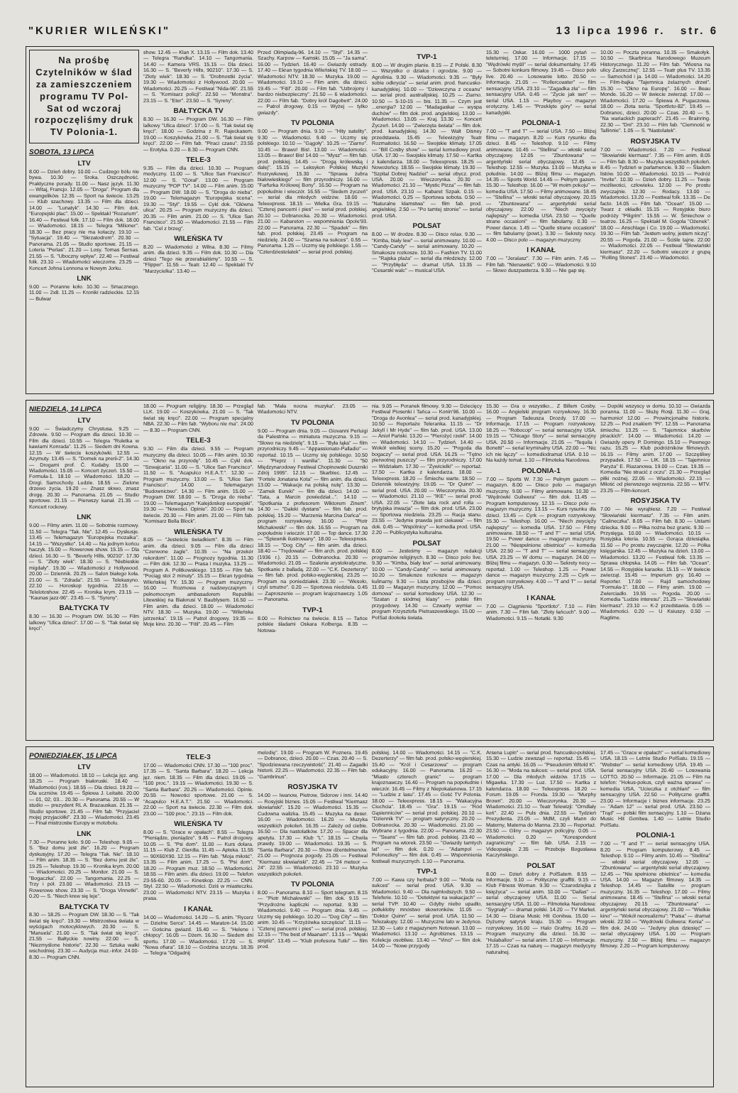"KURIER WILEŃSKI" 13 lipca 1996 r. str. 6
Na prośbę Czytelników w ślad za zamieszczeniem programu TV Pol-Sat od wczoraj rozpoczęliśmy druk TV Polonia-1.
SOBOTA, 13 LIPCA
LTV
8.00 — Dzień dobry. 10.00 — Cudzego bólu nie bywa. 10.30 — Sroka. Oszczędność. Praktyczne porady. 11.00 — Nasz język. 11.30 — Witaj, Francjo. 12.05 — "Droga". Program dla ewangelików. 12.35 — Sport na świecie. 13.25 — Klub szachowy. 13.35 — Film dla dzieci. 14.00 — "Lunatyk". 14.30 — Film dok. "Europejski plac". 15.00 — Spektakl "Rozarium". 16.40 — Festiwal folk. 17.10 — Film dok. 18.00 — Wiadomości. 18.15 — Telegra "Milioner". 18.30 — Bez pracy nie ma kołaczy. 19.10 — "Sytuacja". 19.40 — "Skrzatodrom". 20.30 — Panorama. 21.05 — Studio sportowe. 21.15 — Loteria "Perlas". 21.20 — Losy. Tomas Šernas. 21.55 — S. "Uboczny wpływ". 22.40 — Festiwal folk. 23.10 — Wiadomości wieczorne. 23.25 — Koncert Johna Lennona w Nowym Jorku.
LNK
9.00 — Poranne koło. 10.30 — Smacznego. 11.00 — 2x8. 11.25 — Kroniki radzieckie. 12.15 — Bulwar
show. 12.45 — Klan X. 13.15 — Film dok. 13.40 — Telegra "Randka". 14.10 — Tangomania. 14.40 — Kamera VRS. 15.15 — Dla dzieci. 16.30 — S. "Beverly Hills, 90210". 17.30 — S. "Złoty wiek". 18.30 — S. "Drobnostki życia". 19.30 — Wiadomości z Hollywood. 20.00 — Wiadomości. 20.25 — Festiwal "Nida-96". 21.55 — S. "Komisarz policji". 22.50 — "Monstra". 23.15 — S. "Eter". 23.50 — S. "Syreny".
BAŁTYCKA TV
8.30 — 16.30 — Program DW. 16.30 — Film lalkowy "Ulica dzieci". 17.00 — S. "Tak świat się kręci". 18.00 — Godzina z R. Rajeckasem. 19.00 — Koszykówka. 21.00 — S. "Tak świat się kręci". 22.00 — Film fab. "Piraci czasu". 23.55 — Erotyka. 0.20 — 8.30 — Program CNN.
TELE-3
9.35 — Film dla dzieci. 10.30 — Program medyczny. 11.00 — S. "Ulice San Francisco". 12.00 — S. "Górał". 13.00 — Program muzyczny "POP TV". 14.00 — Film anim. 15.00 — Program DW. 18.00 — S. "Droga do nieba". 19.00 — Telemagazyn "Europejska scena". 19.30 — "Styl". 19.55 — Cykl dok. "Główna ulica". 20.25 — Program muzyczny dla dzieci. 20.35 — Film anim. 21.00 — S. "Ulice San Francisco". 21.50 — Wiadomości. 21.55 — Film fab. "Cel z brzeg".
WILEŃSKA TV
8.20 — Wiadomości z Wilna. 8.30 — Filmy anim. dla dzieci. 9.35 — Film dok. 10.30 — Dla dzieci "Tego nie przerabialiśmy". 10.55 — S. "Flipper". 11.55 — Teatr. 12.40 — Spektakl TV "Marzycielka". 13.40 —
Przed Olimpiadą-96. 14.10 — "Styl". 14.35 — Szachy. Karpow — Kamski. 15.05 — "Ja sama". 16.00 — Tydzień. 16.40 — Gwiazdy estrady. 17.40 — Ekran tygodnia Wileńskiej TV. 18.00 — Wiadomości NTV. 18.30 — Muzyka. 19.00 — Wiadomości. 19.10 — Film anim. dla dzieci. 19.45 — "Fitil". 20.00 — Film fab. "Uzbrojony i bardzo niebezpieczny". 21.50 — 6 wiadomości. 22.00 — Film fab. "Dobry król Dagobert". 24.00 — Patrol drogowy. 0.15 — Wyżej — tylko gwiazdy".
TV POLONIA
9.00 — Program dnia. 9.10 — "Hity satelity". 9.30 — Wiadomości. 9.40 — Uczmy się polskiego. 10.10 — "Gągoły". 10.25 — "Ziarno". 10.45 — Brawo! Bis!. 13.00 — Wiadomości. 13.05 — Brawo! Bis! 14.00 — "Mysz" — film fab. prod. polskiej. 14.45 — "Drogą królewską i dalej". 15.15 — Leksykon Polskiej Muzyki Rozrywkowej. 15.30 — "Sprawa żubra białowieskiego" — film przyrodniczy. 16.00 — "Farfurka Królowej Bony". 16.50 — Program na popołudnie i wieczór. 16.55 — "Siedem życzeń" — serial dla młodych widzów. 18.00 — Teleexpress. 18.15 — Wielka Gra. 19.15 — "Czterej pancerni i pies" — serial prod. polskiej. 20.10 — Dobranocka. 20.30 — Wiadomości. 21.00 — Kabareton — wspomnienia Opole'93. 22.00 — Panorama. 22.30 — "Spadek" — film fab. prod. polskiej. 23.45 — Program na niedzielę. 24.00 — "Szansa na sukces". 0.55 — Panorama. 1.25 — Uczmy się polskiego. 1.55 — "Czterdziestolatek" — serial prod. polskiej.
TVP-1
8.00 — W drugim planie. 8.15 — Z Polski. 8.30 — Wszystko o działce i ogrodzie. 9.00 — Agrolinia. 9.30 — Wiadomości. 9.35 — "Były sobie odkrycia" — serial anim. prod. francusko-kanadyjskiej. 10.00 — "Dziewczyna z oceanu" — serial prod. australijskiej. 10.25 — Ziarno. 10.50 — 5-10-15 — bis. 11.35 — Czym jest ...energia? 12.00 — "Madagaskar — wyspa duchów" — film dok. prod. angielskiej. 13.00 — Wiadomości. 13.05 — Kraj. 13.30 — Koncert Życzeń. 14.00 — "Zwierzęta świata" — film dok. prod. kanadyjskiej. 14.30 — Walt Disney przedstawia. 15.45 — Telewizyjny Teatr Rozmaitości. 16.50 — Swojskie klimaty. 17.05 — "Bill Cosby show" — serial komediowy prod. USA. 17.30 — Swojskie klimaty. 17.50 — Kartka z kalendarza. 18.00 — Teleexpress. 18.25 — Nowożeńcy. 18.55 — Swojskie klimaty. 19.30 — "Szpital Dobrej Nadziei" — serial obycz. prod. USA. 20.00 — Wieczorynka. 20.30 — Wiadomości. 21.10 — "Mystic Pizza" — film fab. prod. USA. 23.10 — Kabaret Szpak. 0.15 — Wiadomości. 0.25 — Sportowa sobota. 0.50 — "Naturalne kłamstwa" — film fab. prod. angielskiej. 2.50 — "Po tamtej stronie" — serial prod. USA.
POLSAT
8.00 — W drodze. 8.30 — Disco relax. 9.30 — "Kimba, biały lew" — serial animowany. 10.00 — "Candy-Candy" — serial animowany. 10.20 — Smakosze rozkosze. 10.30 — Fashion TV. 11.00 — "Rajska plaża" — serial dla młodzieży. 12.00 — "Przybłęda" — dramat USA. 13.35 — "Cesarski walc" — musical USA.
15.30 — Oskar. 16.00 — 1000 pytań — teleturniej. 17.00 — Informacje. 17.15 — "Wędrówki myśli" — serial dokumentalny. 17.45 — Sobotni konkurs filmowy. 19.45 — Disco polo live. 20.40 — Losowanie lotto. 20.50 — Informacje. 21.05 — "Rollercoaster" — film sensacyjny USA. 23.10 — "Zagadka zła" — film sensacyjny USA. 0.45 — "Życie jak sen" — serial USA. 1.15 — Playboy — magazyn erotyczny. 1.45 — "Przeklęte góry" — serial kanadyjski.
POLONIA-1
7.00 — "T and T" — serial USA. 7.50 — Bliżej filmu — magazyn. 8.20 — Kurs rysunku dla dzieci. 8.45 — Teleshop. 9.10 — Filmy animowane. 10.45 — "Stellina" — włoski serial obyczajowy. 12.05 — "Zbuntowana" — argentyński serial obyczajowy. 12.45 — Teleshop. 12.55 — Muzyka. 13.00 — Muzyka w południe. 14.00 — Bliżej filmu — magazyn. 14.35 — Sports World. 14.45 — Pełnym gazem. 15.30 — Teleshop. 16.00 — "W moim pokoju" — komedia USA. 17.50 — Filmy animowane. 18.45 — "Stellina" — włoski serial obyczajowy. 20.15 — "Zbuntowana" — argentyński serial obyczajowy. 22.00 — "Niech zwycięży najlepszy" — komedia USA. 23.50 — "Quelle strane occasioni" — film fabularny. 0.30 — Power dance. 1.45 — "Quelle strane occasioni" — film fabularny (powt.). 3.30 — Sekrety nocy. 4.00 — Disco polo — magazyn muzyczny.
I KANAŁ
7.00 — "Jeralasz". 7.30 — Film anim. 7.45 — Film fab. "Nienawiść". 9.00 — Wiadomości. 9.10 — Słowo duszpasterza. 9.30 — Nie gap się.
10.00 — Poczta poranna. 10.35 — Smakołyk. 10.50 — Skarbnica Narodowego Muzeum Historycznego. 11.20 — Film fab. "Wiosna na ulicy Zarzecznej". 12.55 — Teatr plus TV. 13.35 — Samochód i ja. 14.00 — Wiadomości. 14.20 — Film-bajka "Tajemnica żelaznych drzwi". 15.30 — "Okno na Europę". 16.00 — Beau Monde. 16.20 — W świecie zwierząt. 17.00 — Wiadomości. 17.20 — Śpiewa A. Pugaczowa. 18.00 — Złota seria. "Sportloto-82". 19.45 — Dobranoc, dzieci. 20.00 — Czas. 20.40 — S. "Na wariackich papierach". 21.45 — Brainring. 22.30 — "Dni". 23.10 — Film fab. "Ciemność w Tallinnie". 1.05 — S. "Nastolatek".
ROSYJSKA TV
7.00 — Wiadomości. 7.20 — Festiwal "Słowiański kiermasz". 7.35 — Film anim. 8.05 — Film fab. 8.30 — Muzyka wszystkich pokoleń. 8.45 — Tydzień w parlamencie. 9.30 — Śladem listów. 10.00 — Wiadomości. 10.15 — Podróż "Invite". 10.30 — Dzień dobry. 11.25 — Twoje możliwości, człowieku. 12.00 — Po prostu zwyczajnie. 12.30 — Rodacy. 13.00 — Wiadomości. 13.20 — Festiwal folk. 13.35 — De facto. 14.05 — Film fab. "Ocean". 15.00 — Twarz z okładki. 15.15 — Rosyjskie biuro podróży "Piligrim". 15.55 — W. Śmiechow o teatrze. 16.25 — Spektakl M. Gogola "Ożenek". 18.00 — Anschlage i Co. 19.00 — Wiadomości. 19.30 — Film fab. "Jestem wolny, jestem niczyj". 20.55 — Pogoda. 21.00 — Ściśle tajne. 22.00 — Wiadomości. 22.05 — Festiwal "Słowiański kiermasz". 22.20 — Sobotni wieczór z grupą "Rolling Stones". 23.40 — Wiadomości.
NIEDZIELA, 14 LIPCA
LTV
9.00 — Świadczymy Chrystusa. 9.25 — Zdrowie. 9.50 — Program dla dzieci. 10.30 — Film dla dzieci. 10.55 — Telegra "Ruletka w kawiarni Konrada". 11.25 — Siedem dni Kowna. 12.15 — W świecie koszykówki. 12.55 — Azymuty. 13.45 — S. "Domek na prerii-2". 14.30 — Drogami prof. Č. Kudaby. 15.00 — Wiadomości. 15.05 — Koncert życzeń. 15.50 — Formuła-1. 18.10 — Wiadomości. 18.20 — Drogi. Samochody. Ludzie. 18.55 — Zielone drzewo życia. 19.20 — Znasz słowo, znasz drogę. 20.30 — Panorama. 21.05 — Studio sportowe. 21.15 — Pierwszy kanał. 21.35 — Koncert rockowy.
LNK
9.00 — Filmy anim. 11.00 — Sobotnie rozmowy. 11.50 — Telegra "Tak. Nie". 12.45 — Dyskusje. 13.45 — Telemagazyn "Europejska mozaika". 14.15 — "Wszystko". 14.40 — Na jednym końcu haczyk. 15.00 — Rowerowe show. 15.15 — Dla dzieci. 16.30 — S. "Beverly Hills, 90210". 17.30 — S. "Złoty wiek". 18.30 — S. "Niebieskie migdały". 19.30 — Wiadomości z Hollywood. 20.00 — Dziennik. 20.25 — Salon białego koła. 21.00 — S. "Zdrada". 21.55 — Telekasyno. 22.10 — Horoskop tygodnia. 22.15 — Telelotoshow. 22.45 — Kronika krym. 23.15 — "Kaunas jazz-96". 23.45 — S. "Syreny".
BAŁTYCKA TV
8.30 — 16.30 — Program DW. 16.30 — Film lalkowy "Ulica dzieci". 17.00 — S. "Tak świat się kręci".
18.00 — Program religijny. 18.30 — Przegląd LLK. 19.00 — Koszykówka. 21.00 — S. "Tak świat się kręci". 22.00 — Program specjalny NBA. 22.30 — Film fab. "Wyboru nie ma". 24.00 — 8.30 — Program CNN.
TELE-3
9.30 — Film dla dzieci. 9.55 — Program muzyczny dla dzieci. 10.05 — Film anim. 10.30 — "Okno na przyrodę". 10.45 — Cykl dok. "Szwajcaria". 11.00 — S. "Ulice San Francisco". 11.50 — S. "Acapulco H.E.A.T.". 12.30 — Program muzyczny. 13.00 — S. "Ulice San Francisco". 14.00 — Telemagazyn "Budownictwo". 14.30 — Film anim. 15.00 — Program DW. 18.00 — S. "Droga do nieba". 19.00 — Telemagazyn "Kalejdoskop europejski". 19.30 — "Nowości. Opinie". 20.00 — Sport na świecie. 20.30 — Film anim. 21.00 — Film fab. "Komisarz Bella Block".
WILEŃSKA TV
8.05 — "Jesteście świadkiem". 8.35 — Film anim. dla dzieci. 9.05 — Film dla dzieci "Czerwone żagle". 10.35 — "Na przekór rekordom". 11.00 — Prognozy tygodnia. 11.30 — Film dok. 12.30 — Prasa i muzyka. 13.25 — Program A. Politkowskiego. 13.55 — Film fab. "Pociąg stoi 2 minuty". 15.15 — Ekran tygodnia Wileńskiej TV. 15.30 — Program muzyczny. 16.00 — Rozmowa z nadzwyczajnym i pełnomocnym ambasadorem Republiki Litewskiej na Białorusi V. Baublysem. 16.50 — Film anim. dla dzieci. 18.00 — Wiadomości NTV. 18.30 — Muzyka. 19.00 — "Wileńska jutrzenka". 19.15 — Patrol drogowy. 19.35 — Moje kino. 20.30 — "Fitil". 20.45 — Film
fab. "Mała nocna muzyka". 23.05 — Wiadomości NTV.
TV POLONIA
9.00 — Program dnia. 9.05 — Giovanni Perluigi da Palestrina — miniatura muzyczna. 9.15 — "Słowo na niedzielę". 9.15 — "Była łąka" — film przyrodniczy. 9.45 — "Appassionato-Palladio" — reportaż. 10.15 — Uczmy się polskiego. 10.50 — "Pieprz i wanilia". 11.30 — "50 Międzynarodowy Festiwal Chopinowski Duszniki Zdrój 1995". 12.15 — Skarbiec. 12.45 — "Fortele Jonatana Kota" — film anim. dla dzieci. 13.00 — "Wakacje na polską nutę". 13.30 — "Zamek Eureki" — film dla dzieci. 14.00 — "Tata, a Marcin powiedział...". 14.10 — "Spotkania z profesorem Wiktorem Zinem". 14.30 — "Daleki dystans" — film fab. prod. polskiej. 15.20 — "Marzenia Marcina Dańca" — program rozrywkowy. 16.00 — "Piotr Michałowski" — film dok. 16.55 — Program na popołudnie i wieczór. 17.00 — Top dance. 17.30 — "Śpiewnik ilustrowany". 18.00 — Teleexpress. 18.15 — "Dog City" — film anim. dla dzieci. 18.40 — "Trędowata" — film arch. prod. polskiej (1936 r.). 20.15 — Dobranocka. 20.30 — Wiadomości. 21.05 — Szalenie arystokratyczne. Spotkanie z balladą. 22.00 — "C.K. Dezerterzy" — film fab. prod. polsko-węgierskiej. 23.25 — Program na poniedziałek. 23.30 — "Wesoło, czyli smutno". 0.20 — Sportowa niedziela. 0.45 — Zaproszenie — program krajoznawczy. 1.05 — Panorama.
TVP-1
8.00 — Rolnictwo na świecie. 8.15 — Tańce polskie śladami Oskara Kolberga. 8.35 — Notowa-
nia. 9.05 — Poranek filmowy. 9.30 — Dziecięcy Festiwal Piosenki i Tańca — Konin'96. 10.00 — "Droga do Avonlea" — serial prod. kanadyjskiej. 10.50 — Reportaże Teleranka. 11.15 — "Dr Jekyll i Mr Hyde" — film fab. prod. USA. 13.00 — Anioł Pański. 13.20 — "Pierożyć rzekł". 14.00 — Wiadomości. 14.10 — Tydzień. 14.40 — Wokół wielkiej sceny. 15.20 — "Pogoda dla bogaczy" — serial prod. USA. 16.25 — "Tętno pierwotnej puszczy" — film przyrodniczy. 17.00 — Widziałam. 17.30 — "Żywicielki" — reportaż. 17.50 — Kartka z kalendarza. 18.00 — Teleexpress. 18.20 — Śmiechu warte. 18.50 — Dziennik telewizyjny. 19.05 — "Dr Quinn" — serial prod. USA. 20.00 — Wieczorynka. 20.30 — Wiadomości. 21.10 — "IKE" — serial prod. USA. 22.05 — "Złote lata rock and rolla — brytyjska inwazja" — film dok. prod. USA. 23.00 — Sportowa niedziela. 23.25 — Racja stanu. 23.55 — "Jedynie prawda jest ciekawa" — film dok. 0.45 — "Wspólnicy" — komedia prod. USA. 2.20 — Publicystyka kulturalna.
POLSAT
8.00 — Jesteśmy — magazyn redakcji programów religijnych. 8.30 — Disco polo live. 9.30 — "Kimba, biały lew" — serial animowany. 10.00 — "Candy-Candy" — serial animowany. 10.20 — Smakosze rozkosze — magazyn kulinarny. 9.30 — Lista przebojów dla dzieci. 11.00 — Magazyn muzyczny. 12.00 — "Pomoc domowa" — serial komediowy USA. 12.30 — "Szatan z siódmej klasy" — polski film przygodowy. 14.30 — Czwarty wymiar — program Krzysztofa Pietraszewskiego. 15.00 — PolSat dookoła świata.
15.30 — Gra o wszystko... Z Billem Cosby. 16.00 — Angielski program rozrywkowy. 16.30 — Program Tadeusza Drozdy. 17.00 — Informacje. 17.15 — Program rozrywkowy. 18.25 — "Robocop" — serial sensacyjny USA. 19.15 — "Chicago Story" — serial sensacyjny USA. 20.50 — Informacje. 21.05 — "Tequila i Bonetti" — serial kryminalny USA. 22.00 — "Nic ich nie łączy" — komediodramat USA. 0.10 — Na każdy temat. 1.10 — Filmoteka Narodowa.
POLONIA-1
7.00 — Sports W. 7.30 — Pełnym gazem — magazyn. 8.00 — Disco polo — magazyn muzyczny. 9.00 — Filmy animowane. 10.30 — "Wędrówki Guliwera" — film dok. 11.45 — Program komputerowy. 12.15 — Disco polo — magazyn muzyczny. 13.15 — Kurs rysunku dla dzieci. 13.45 — Cyrk — program rozrywkowy. 15.30 — Teleshop. 16.00 — "Niech zwycięży najlepszy" — komedia USA. 17.50 — Filmy animowane. 18.50 — "T and T" — serial USA. 19.50 — Power dance — magazyn muzyczny. 21.00 — "Niespełnione obietnice" — komedia USA. 22.50 — "T and T" — serial sensacyjny USA. 23.25 — W domu — magazyn. 24.00 — Bliżej filmu — magazyn. 0.30 — Sekrety nocy — reportaż. 1.00 — Teleshop. 1.25 — Power dance — magazyn muzyczny. 2.25 — Cyrk — program rozrywkowy. 4.00 — "T and T" — serial sensacyjny USA.
I KANAŁ
7.00 — Ciągnienie "Sportloto". 7.10 — Film anim. 7.30 — Film fab. "Złoty łańcuch". 9.00 — Wiadomości. 9.15 — Notatki. 9.30
— Dopóki wszyscy w domu. 10.10 — Gwiazda poranna. 11.00 — Służę Rosji. 11.30 — Graj, harmonio! 12.00 — Prowincjonalne historie. 12.25 — Pod znakiem "Pi". 12.55 — Panorama śmiechu. 13.25 — S. "Tajemnice skarbów pirackich". 14.00 — Wiadomości. 14.20 — Gwiazdy opery. P. Domingo. 15.10 — Pewnego razu. 15.25 — Klub podróżników filmowych. 16.15 — Filmy anim. 17.00 — Szczęśliwy przypadek. 17.50 — LIK. 18.15 — "Tajemnice Paryża" E. Riazanowa. 19.00 — Czas. 19.35 — Komedia "Nie stracić z oczu". 21.30 — Przegląd piłki nożnej. 22.05 — Wiadomości. 22.15 — Miłość od pierwszego wejrzenia. 22.55 — MTV. 23.25 — Film-koncert.
ROSYJSKA TV
7.00 — Nie wyrąbiesz. 7.20 — Festiwal "Słowiański kiermasz". 7.35 — Film anim. "Calineczka". 8.05 — Film fab. 8.30 — Ustami dziecka. 9.00 — Piłka nożna bez granic. 9.30 — Przysięga. 10.00 — Wiadomości. 10.15 — Rosyjska loteria. 10.55 — Gorąca dziesiątka. 11.50 — Po prostu zwyczajnie. 12.20 — Półka księgarska. 12.45 — Muzyka na dzień. 13.00 — Wiadomości. 13.20 — Festiwal folk. 13.35 — Sprawa chłopska. 14.05 — Film fab. "Ocean". 14.55 — Rosyjskie karaoke. 15.15 — W świecie zwierząt. 15.45 — Imperium gry. 16.40 — Reporter. 17.00 — Rajd samochodowy "Formuła-1". 18.00 — Filmy anim. 19.00 — Zwierciadło. 19.55 — Pogoda. 20.00 — Komedia "Ludzie interesu". 21.25 — "Słowiański kiermasz". 23.10 — K-2 przedstawia. 0.05 — Wiadomości. 0.20 — U Ksiuszy. 0.50 — Ragtime.
PONIEDZIAŁEK, 15 LIPCA
LTV
18.00 — Wiadomości. 18.10 — Lekcja jęz. ang. 18.25 — Program białoruski. 18.40 — Wiadomości (ros.). 18.55 — Dla dzieci. 19.20 — Dla uczniów. 19.45 — Śpiewa J. Leitaitė. 20.00 — 01, 02, 03... 20.30 — Panorama. 20.55 — W studio — prezydent RL A. Brazauskas. 21.35 — Studio sportowe. 21.45 — Film fab. "Przyjaciel mojej przyjaciółki". 23.30 — Wiadomości. 23.45 — Finał mistrzostw Europy w motobolu.
LNK
7.30 — Poranne koło. 9.00 — Teleshop. 9.05 — S. "Bez domu jest źle". 16.20 — Program dyskusyjny. 17.20 — Telegra "Tak. Nie". 18.10 — Film anim. 18.35 — S. "Bez domu jest źle". 19.25 — Teleshop. 19.30 — Kronika krym. 20.00 — Wiadomości. 20.25 — Monitor. 21.00 — S. "Bogaczka". 22.00 — Tangomania. 22.25 — Trzy i pół. 23.00 — Wiadomości. 23.15 — Rowerowe show. 23.30 — S. "Droga Vinnetki". 0.20 — S. "Niech krew się leje".
BAŁTYCKA TV
8.30 — 18.25 — Program DW. 18.30 — S. "Tak świat się kręci". 19.30 — Mistrzostwa świata w wyścigach motocyklowych. 20.30 — S. "Manuela". 21.00 — S. "Tak świat się kręci". 21.55 — Bałtyckie nowiny. 22.00 — S. "Niezmyślone historie". 22.30 — Sztuka walki wschodniej. 23.30 — Audycja muz.-infor. 24.00-8.30 — Program CNN.
TELE-3
17.00 — Wiadomości CNN. 17.30 — "100 proc". 17.35 — S. "Santa Barbara". 18.20 — Lekcja jęz. niem. 18.35 — Film dla dzieci. 19.05 — "100 proc.". 19.15 — Wiadomości. 19.30 — S. "Santa Barbara". 20.25 — Wiadomości. Opinie. 20.55 — Nowości sportowe. 21.00 — S. "Acapulco H.E.A.T.". 21.50 — Wiadomości. 22.00 — Sport na świecie. 22.30 — Film dok. 23.00 — "100 proc.". 23.15 — Film dok.
WILEŃSKA TV
8.00 — S. "Grace w opałach". 8.55 — Telegra "Pieniądze, pieniądze". 9.45 — Patrol drogowy. 10.05 — S. "Psi dom". 11.00 — Kurs dolara. 11.15 — Klub Z. Gierdta. 11.45 — Apteka. 11.55 — 90X60X90. 12.15 — Film fab. "Moja miłość". 13.35 — Film anim. 17.25 — S. "Psi dom". 18.20 — Program muz. 18.50 — Wiadomości. 18.55 — Film anim. dla dzieci. 19.00 — Telefon 23-55-60. 20.05 — Kineskop. 22.25 — CNN. Styl. 22.50 — Wiadomości. Dziś w miasteczku. 23.00 — Wiadomości NTV. 23.15 — Muzyka i prasa.
I KANAŁ
14.00 — Wiadomości. 14.20 — S. anim. "Rycerz — Dzielne Serce". 14.45 — Maraton-14. 15.00 — Gościna gwiazd. 15.40 — S. "Helene i chłopcy". 16.05 — Dżem. 16.30 — Siedem dni sportu. 17.00 — Wiadomości. 17.20 — S. "Nowa ofiara". 18.10 — Godzina szczytu. 18.35 — Telegra "Odgadnij
melodię". 19.00 — Program W. Poznera. 19.45 — Dobranoc, dzieci. 20.00 — Czas. 20.40 — S. "Spodziewana rzeczywistość". 21.40 — Zagadki historii. 22.25 — Wiadomości. 22.35 — Film fab. "Gambrinus".
ROSYJSKA TV
14.00 — Iwanow, Pietrow, Sidorow i inni. 14.40 — Rosyjski biznes. 15.05 — Festiwal "Kiermasz słowiański". 15.20 — Wiadomości. 15.35 — Cudowna walizka. 15.45 — Muzyka na deser. 16.00 — Wiadomości. 16.20 — Muzyka wszystkich pokoleń. 16.35 — Zależy od ciebie. 16.50 — Dla nastolatków. 17.20 — Spacer dla apetytu. 17.30 — Klub "L". 18.15 — Chwila prawdy. 19.00 — Wiadomości. 19.35 — S. "Santa Barbara". 20.30 — Show dżentelmenów. 21.00 — Prognoza pogody. 21.05 — Festiwal "Kiermasz słowiański". 22.45 — "24 meteor — 24". 22.55 — Wiadomości. 23.10 — Muzyka wszystkich pokoleń.
TV POLONIA
8.00 — Panorama. 8.10 — Sport telegram. 8.15 — "Piotr Michałowski" — film dok. 9.15 — "Przydrożne kapliczki — reportaż. 9.30 — Wiadomości. 9.40 — Program dnia. 9.45 — Uczmy się polskiego. 10.20 — "Dog City" — film anim. 10.45 — "Krzyżówka szczęścia". 11.15 — "Czterej pancerni i pies" — serial prod. polskiej. 12.15 — "The best of Maanam". 13.15 — "Męski striptiz". 13.45 — "Klub profesora Tutki" — film prod.
polskiej. 14.00 — Wiadomości. 14.15 — "C.K. Dezerterzy" — film fab. prod. polsko-węgierskiej. 15.40 — "Król i Cesarzowa" — program edukacyjny. 16.00 — Panorama. 16.20 — "Miasto czterech granic" — program krajoznawczy. 16.40 — Program na popołudnie i wieczór. 16.45 — Filmy z Niepokalanowa. 17.15 — "Ludzie z lasu". 17.45 — Gość TV Polonia. 18.00 — Teleexpress. 18.15 — "Wakacyjna Ciuchcia". 18.45 — "Gra". 19.15 — "Ród Gąsienniców" — serial prod. polskiej. 20.10 — "Dziennik TV" — program satyryczny. 20.20 — Dobranocka. 20.30 — Wiadomości. 21.00 — Wybrane z tygodnia. 22.00 — Panorama. 22.30 — "Seans" — film fab. prod. polskiej. 23.40 — Program na wtorek. 23.50 — "Gwiazdy tamtych lat" — film dok. 0.20 — "Adampol — Polonezkoy" — film dok. 0.45 — Wspomnienia festiwali muzycznych. 1.10 — Panorama.
TVP-1
7.00 — Kawa czy herbata? 9.00 — "Moda na sukces" — serial prod. USA. 9.30 — Wiadomości. 9.40 — Dla najmłodszych. 9.50 — Teleferie. 10.10 — "Detektywi na wakacjach" — serial TVP. 10.40 — Gdyby niebo upadło, potłukłoby mnóstwo skowronków. 11.05 — "Doktor Quinn" — serial prod. USA. 11.50 — Telezakupy. 12.00 — Muzyczne lato w Jedynce. 12.30 — Lato z magazynem Notowań. 13.00 — Wiadomości. 13.10 — Agrobiznes. 13.15 — Kolekcje osobliwe. 13.40 — "Vinci" — film dok. 14.00 — "Nowe przygody
Arsena Lupin" — serial prod. francusko-polskiej. 15.30 — Ludzie zewsząd — reportaż. 15.45 — Czas na antyki. 16.05 — "Pseudonim Witold K". 16.30 — "Moda na sukces: — serial prod. USA. 17.00 — Dla młodych widzów. 17.15 — Migawka. 17.30 — Luz. 17.50 — Kartka z kalendarza. 18.00 — Teleexpress. 18.20 — Forum. 19.05 — Fronda. 19.30 — "Murphy Brown". 20.00 — Wieczorynka. 20.30 — Wiadomości. 21.10 — Teatr Telewizji: "Orndlały koń". 22.40 — Puls dnia. 22.55 — Tydzień Prezydenta. 23.05 — MdM, czyli Mann do Materny, Materna do Manna. 23.30 — Reportaż. 23.50 — Gliny — magazyn policyjny. 0.05 — Wiadomości. 0.20 — "Korespondent zagraniczny" — film fab. USA. 2.15 — Videopasje. 2.35 — Przeboje Bogusława Kaczyńskiego.
POLSAT
8.00 — Dzień dobry z PolSatem. 8.55 — Informacje. 9.10 — Polityczne graffiti. 9.15 — Klub Fitness Woman. 9.30 — "Czarodziejka z księżyca" — serial anim. 10.00 — "Dallas" — serial obyczajowy USA. 11.00 — Serial sensacyjny USA. 11.00 — Filmoteka Narodowa: "Sygnały" — dramat polski. 14.20 — TV Market. 14.30 — Dżana Music Hit Gonitwa. 15.00 — Dyżurny satyryk kraju. 15.30 — Program rozrywkowy. 16.00 — Halo Grafmy. 16.20 — Program muzyczny dla dzieci. 16.30 — "Hulaballoo" — serial anim. 17.00 — Informacje. 17.15 — Czas na naturę — magazyn medycyny naturalnej.
17.45 — "Grace w opałach" — serial komediowy USA. 18.15 — Letnie Studio PolSatu. 19.15 — "Webster" — serial komediowy USA. 19.45 — Serial sensacyjny USA. 20.40 — Losowania LOTTO. 20.50 — Informacje. 21.05 — Film na telefon: "Hokus-pokus, czyli ważna sprawa" — komedia USA, "Ucieczka z otchłani" — film sensacyjny USA. 22.50 — Polityczne graffiti. 23.00 — Informacje i biznes informacje. 23.25 — "Adam 12" — serial prod. USA. 23.50 — "Trąd" — polski film sensacyjny. 1.10 — Dżana Music Hit Gonitwa. 1.40 — Letnie Studio PolSatu.
POLONIA-1
7.00 — "T and T" — serial sensacyjny USA. 8.20 — Program komputerowy. 8.45 — Teleshop. 9.10 — Filmy anim. 10.45 — "Stellina" — włoski serial obyczajowy. 12.05 — "Zbuntowana" — argentyński serial obyczajowy. 12.45 — "Nie spełnione obietnice" — komedia USA. 14.00 — Magazyn filmowy. 14.35 — Teleshop. 14.45 — Satelite — program muzyczny. 16.35 — Teleshop. 17.00 — Filmy animowane. 18.45 — "Stellina" — włoski serial obyczajowy. 20.15 — "Zbuntowana" — argentyński serial obyczajowy. 21.00 — "Wielkie kino" — "Wokół neorealizmu": "Paisa" — dramat włoski. 22.50 — "Wędrówki Guliwera: Kenia" — film dok. 24.00 — "Jedyny plus dziesięć" — serial obyczajowy USA. 1.00 — Program muzyczny. 2.50 — Bliżej filmu — magazyn filmowy. 2.20 — Program komputerowy.